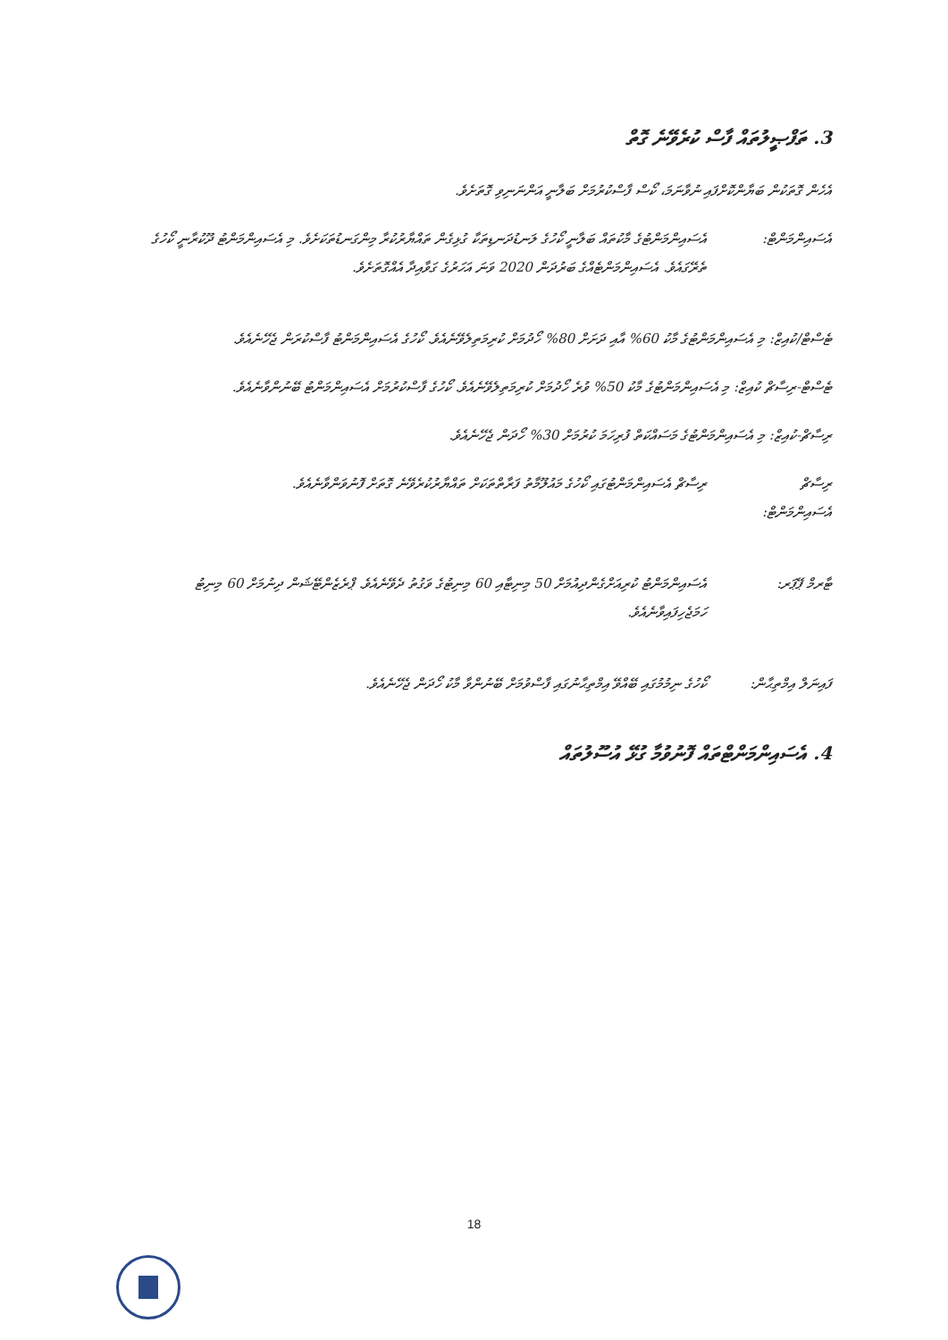3. ތަފްޞީލުތައް ފާސް ކުރެވޭނެ ގޮތް
އެހެން ގޮތަކުން ބަޔާންކޮށްފައި ނުވާނަމަ، ކޯސް ފާސްކުރުމަށް ބަލާނީ އަންނަނިވި ގޮތަށެވެ.
އެސައިންމަންޓް:
އެސައިންމަންޓުގެ މާކުތައް ބަލާނީ ކޯހުގެ ލަނޑުދަނޑިތަކާ ގުޅިގެން ތައްޔާރުކުރާ މިންގަނޑުތަކަށެވެ. މި އެސައިންމަންޓު ދޫކުރާނީ ކޯހުގެ ތެރޭގައެވެ. އެސައިންމަންޓެއްގެ ބަރުދަން 2020 ވަނަ އަހަރުގެ ގަވާއިދާ އެއްގޮތަށެވެ.
ޓެސްޓް/ކުއިޒް: މި އެސައިންމަންޓުގެ މާކު 60% އާއި ދަށަށް 80% ހޯދުމަށް ކުރިމަތިލެވޭނެއެވެ. ކޯހުގެ އެސައިންމަންޓު ފާސްކުރަން ޖެހޭނެއެވެ.
ޓެސްޓް-ރިސާޗް ކުއިޒް: މި އެސައިންމަންޓުގެ މާކު 50% ވުރެ ހޯދުމަށް ކުރިމަތިލެވޭނެއެވެ. ކޯހުގެ ފާސްކުރުމަށް އެސައިންމަންޓު ބޭނުންވާނެއެވެ.
ރިސާޗް-ކުއިޒް: މި އެސައިންމަންޓުގެ މަސައްކަތް ފުރިހަމަ ކުރުމަށް 30% ހޯދަން ޖެހޭނެއެވެ.
ރިސާޗް އެސައިންމަންޓް:
ރިސާޗް އެސައިންމަންޓުގައި ކޯހުގެ މައުލޫމާތު ފަރާތްތަކަށް ތައްޔާރުކުރެވޭނެ ގޮތަށް ފޮނުވަންވާނެއެވެ.
ޓާރމް ޕޭޕަރ: އެސައިންމަންޓު ކުރިއަށްގެންދިއުމަށް 50 މިނިޓާއި 60 މިނިޓުގެ ވަގުތު ދެވޭނެއެވެ. ޕްރެޒެންޓޭޝަން ދިނުމަށް 60 މިނިޓު ހަމަޖެހިފައިވާނެއެވެ.
ފައިނަލް އިމްތިޙާން:
ކޯހުގެ ނިމުމުގައި ބޭއްވޭ އިމްތިޙާނުގައި ފާސްވުމަށް ބޭނުންވާ މާކު ހޯދަން ޖެހޭނެއެވެ.
4. އެސައިންމަންޓްތައް ފޮނުވުމާ ގުޅޭ އުސޫލުތައް
18